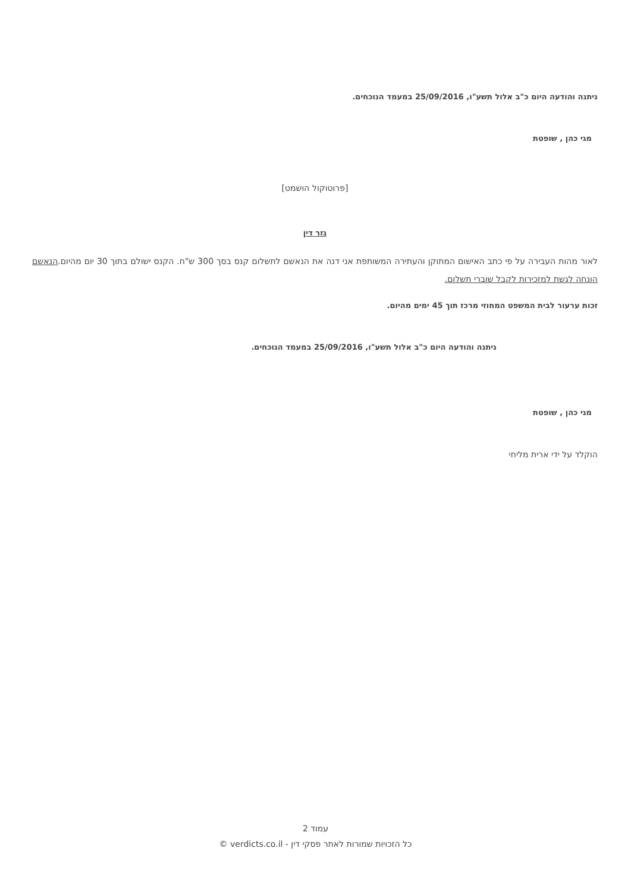ניתנה והודעה היום כ"ב אלול תשע"ו, 25/09/2016 במעמד הנוכחים.
מגי כהן , שופטת
[פרוטוקול הושמט]
גזר דין
לאור מהות העבירה על פי כתב האישום המתוקן והעתירה המשותפת אני דנה את הנאשם לתשלום קנס בסך 300 ש"ח. הקנס ישולם בתוך 30 יום מהיום.הנאשם הונחה לגשת למזכירות לקבל שוברי תשלום.
זכות ערעור לבית המשפט המחוזי מרכז תוך 45 ימים מהיום.
ניתנה והודעה היום כ"ב אלול תשע"ו, 25/09/2016 במעמד הנוכחים.
מגי כהן , שופטת
הוקלד על ידי ארית מליחי
עמוד 2
כל הזכויות שמורות לאתר פסקי דין - verdicts.co.il ©